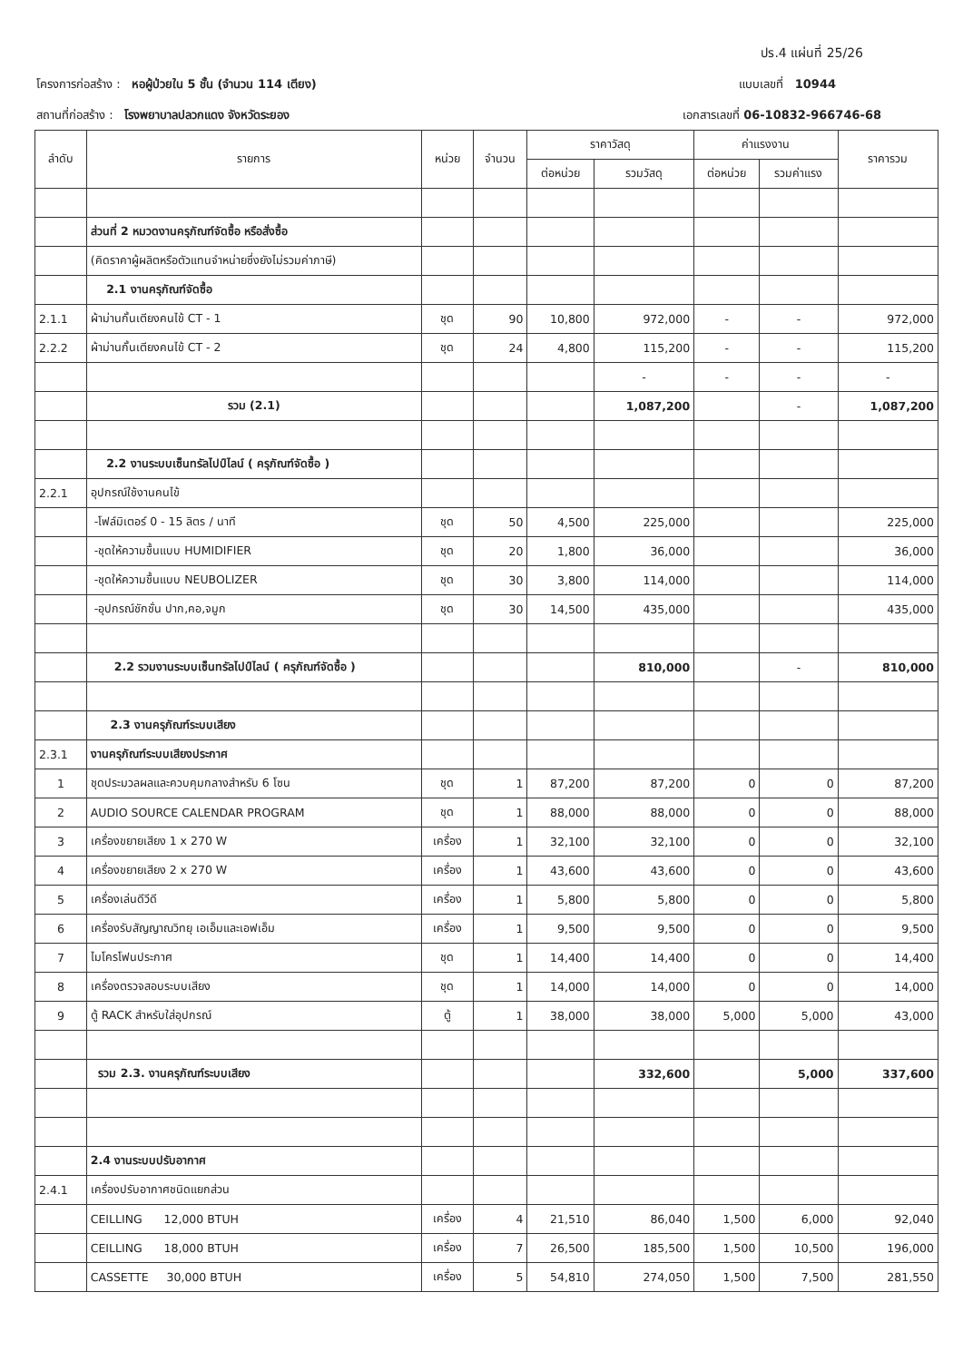ปร.4 แผ่นที่ 25/26
โครงการก่อสร้าง : หอผู้ป่วยใน 5 ชั้น (จำนวน 114 เตียง) แบบเลขที่ 10944
สถานที่ก่อสร้าง : โรงพยาบาลปลวกแดง จังหวัดระยอง เอกสารเลขที่ 06-10832-966746-68
| ลำดับ | รายการ | หน่วย | จำนวน | ราคาวัสดุ | | ค่าแรงงาน | | ราคารวม |
| --- | --- | --- | --- | --- | --- | --- | --- | --- |
| | | | | ต่อหน่วย | รวมวัสดุ | ต่อหน่วย | รวมค่าแรง | |
| | ส่วนที่ 2 หมวดงานครุภัณฑ์จัดซื้อ หรือสั่งซื้อ | | | | | | | |
| | (คิดราคาผู้ผลิตหรือตัวแทนจำหน่ายซึ่งยังไม่รวมค่าภาษี) | | | | | | | |
| | 2.1 งานครุภัณฑ์จัดซื้อ | | | | | | | |
| 2.1.1 | ผ้าม่านกั้นเตียงคนไข้ CT - 1 | ชุด | 90 | 10,800 | 972,000 | - | - | 972,000 |
| 2.2.2 | ผ้าม่านกั้นเตียงคนไข้ CT - 2 | ชุด | 24 | 4,800 | 115,200 | - | - | 115,200 |
| | | | | | - | - | - | - |
| | รวม (2.1) | | | | 1,087,200 | | - | 1,087,200 |
| | 2.2 งานระบบเซ็นทรัลไปป์ไลน์ ( ครุภัณฑ์จัดซื้อ ) | | | | | | | |
| 2.2.1 | อุปกรณ์ใช้งานคนไข้ | | | | | | | |
| | -โฟล์มิเตอร์ 0 - 15 ลิตร / นาที | ชุด | 50 | 4,500 | 225,000 | | | 225,000 |
| | -ชุดให้ความชื้นแบบ HUMIDIFIER | ชุด | 20 | 1,800 | 36,000 | | | 36,000 |
| | -ชุดให้ความชื้นแบบ NEUBOLIZER | ชุด | 30 | 3,800 | 114,000 | | | 114,000 |
| | -อุปกรณ์ชักชั่น ปาก,คอ,จมูก | ชุด | 30 | 14,500 | 435,000 | | | 435,000 |
| | 2.2 รวมงานระบบเซ็นทรัลไปป์ไลน์ ( ครุภัณฑ์จัดซื้อ ) | | | | 810,000 | | - | 810,000 |
| | 2.3 งานครุภัณฑ์ระบบเสียง | | | | | | | |
| 2.3.1 | งานครุภัณฑ์ระบบเสียงประกาศ | | | | | | | |
| 1 | ชุดประมวลผลและควบคุมกลางสำหรับ 6 โซน | ชุด | 1 | 87,200 | 87,200 | 0 | 0 | 87,200 |
| 2 | AUDIO SOURCE CALENDAR PROGRAM | ชุด | 1 | 88,000 | 88,000 | 0 | 0 | 88,000 |
| 3 | เครื่องขยายเสียง 1 x 270 W | เครื่อง | 1 | 32,100 | 32,100 | 0 | 0 | 32,100 |
| 4 | เครื่องขยายเสียง 2 x 270 W | เครื่อง | 1 | 43,600 | 43,600 | 0 | 0 | 43,600 |
| 5 | เครื่องเล่นดีวีดี | เครื่อง | 1 | 5,800 | 5,800 | 0 | 0 | 5,800 |
| 6 | เครื่องรับสัญญาณวิทยุ เอเอ็มและเอฟเอ็ม | เครื่อง | 1 | 9,500 | 9,500 | 0 | 0 | 9,500 |
| 7 | ไมโครโฟนประกาศ | ชุด | 1 | 14,400 | 14,400 | 0 | 0 | 14,400 |
| 8 | เครื่องตรวจสอบระบบเสียง | ชุด | 1 | 14,000 | 14,000 | 0 | 0 | 14,000 |
| 9 | ตู้ RACK สำหรับใส่อุปกรณ์ | ตู้ | 1 | 38,000 | 38,000 | 5,000 | 5,000 | 43,000 |
| | รวม 2.3. งานครุภัณฑ์ระบบเสียง | | | | 332,600 | | 5,000 | 337,600 |
| | 2.4 งานระบบปรับอากาศ | | | | | | | |
| 2.4.1 | เครื่องปรับอากาศชนิดแยกส่วน | | | | | | | |
| | CEILLING 12,000 BTUH | เครื่อง | 4 | 21,510 | 86,040 | 1,500 | 6,000 | 92,040 |
| | CEILLING 18,000 BTUH | เครื่อง | 7 | 26,500 | 185,500 | 1,500 | 10,500 | 196,000 |
| | CASSETTE 30,000 BTUH | เครื่อง | 5 | 54,810 | 274,050 | 1,500 | 7,500 | 281,550 |